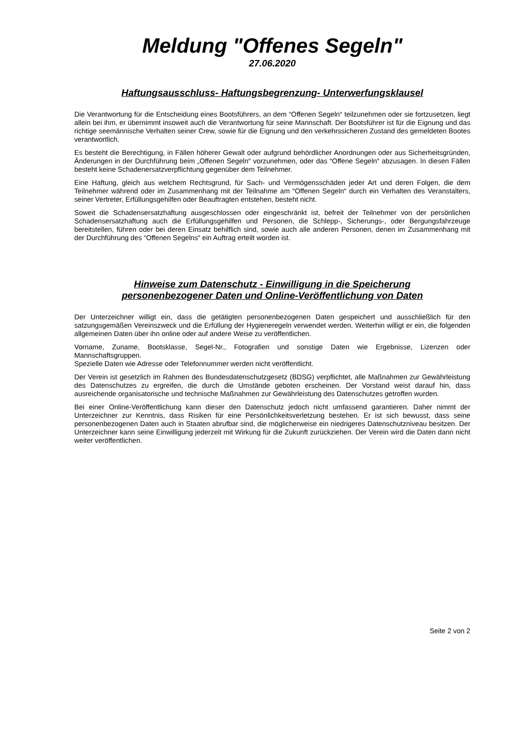Meldung "Offenes Segeln"
27.06.2020
Haftungsausschluss- Haftungsbegrenzung- Unterwerfungsklausel
Die Verantwortung für die Entscheidung eines Bootsführers, an dem “Offenen Segeln“ teilzunehmen oder sie fortzusetzen, liegt allein bei ihm, er übernimmt insoweit auch die Verantwortung für seine Mannschaft. Der Bootsführer ist für die Eignung und das richtige seemännische Verhalten seiner Crew, sowie für die Eignung und den verkehrssicheren Zustand des gemeldeten Bootes verantwortlich.
Es besteht die Berechtigung, in Fällen höherer Gewalt oder aufgrund behördlicher Anordnungen oder aus Sicherheitsgründen, Änderungen in der Durchführung beim „Offenen Segeln“ vorzunehmen, oder das “Offene Segeln“ abzusagen. In diesen Fällen besteht keine Schadenersatzverpflichtung gegenüber dem Teilnehmer.
Eine Haftung, gleich aus welchem Rechtsgrund, für Sach- und Vermögensschäden jeder Art und deren Folgen, die dem Teilnehmer während oder im Zusammenhang mit der Teilnahme am “Offenen Segeln“ durch ein Verhalten des Veranstalters, seiner Vertreter, Erfüllungsgehilfen oder Beauftragten entstehen, besteht nicht.
Soweit die Schadensersatzhaftung ausgeschlossen oder eingeschränkt ist, befreit der Teilnehmer von der persönlichen Schadensersatzhaftung auch die Erfüllungsgehilfen und Personen, die Schlepp-, Sicherungs-, oder Bergungsfahrzeuge bereitstellen, führen oder bei deren Einsatz behilflich sind, sowie auch alle anderen Personen, denen im Zusammenhang mit der Durchführung des “Offenen Segelns“ ein Auftrag erteilt worden ist.
Hinweise zum Datenschutz - Einwilligung in die Speicherung
personenbezogener Daten und Online-Veröffentlichung von Daten
Der Unterzeichner willigt ein, dass die getätigten personenbezogenen Daten gespeichert und ausschließlich für den satzungsgemäßen Vereinszweck und die Erfüllung der Hygieneregeln verwendet werden. Weiterhin willigt er ein, die folgenden allgemeinen Daten über ihn online oder auf andere Weise zu veröffentlichen.
Vorname, Zuname, Bootsklasse, Segel-Nr., Fotografien und sonstige Daten wie Ergebnisse, Lizenzen oder Mannschaftsgruppen.
Spezielle Daten wie Adresse oder Telefonnummer werden nicht veröffentlicht.
Der Verein ist gesetzlich im Rahmen des Bundesdatenschutzgesetz (BDSG) verpflichtet, alle Maßnahmen zur Gewährleistung des Datenschutzes zu ergreifen, die durch die Umstände geboten erscheinen. Der Vorstand weist darauf hin, dass ausreichende organisatorische und technische Maßnahmen zur Gewährleistung des Datenschutzes getroffen wurden.
Bei einer Online-Veröffentlichung kann dieser den Datenschutz jedoch nicht umfassend garantieren. Daher nimmt der Unterzeichner zur Kenntnis, dass Risiken für eine Persönlichkeitsverletzung bestehen. Er ist sich bewusst, dass seine personenbezogenen Daten auch in Staaten abrufbar sind, die möglicherweise ein niedrigeres Datenschutzniveau besitzen. Der Unterzeichner kann seine Einwilligung jederzeit mit Wirkung für die Zukunft zurückziehen. Der Verein wird die Daten dann nicht weiter veröffentlichen.
Seite 2 von 2